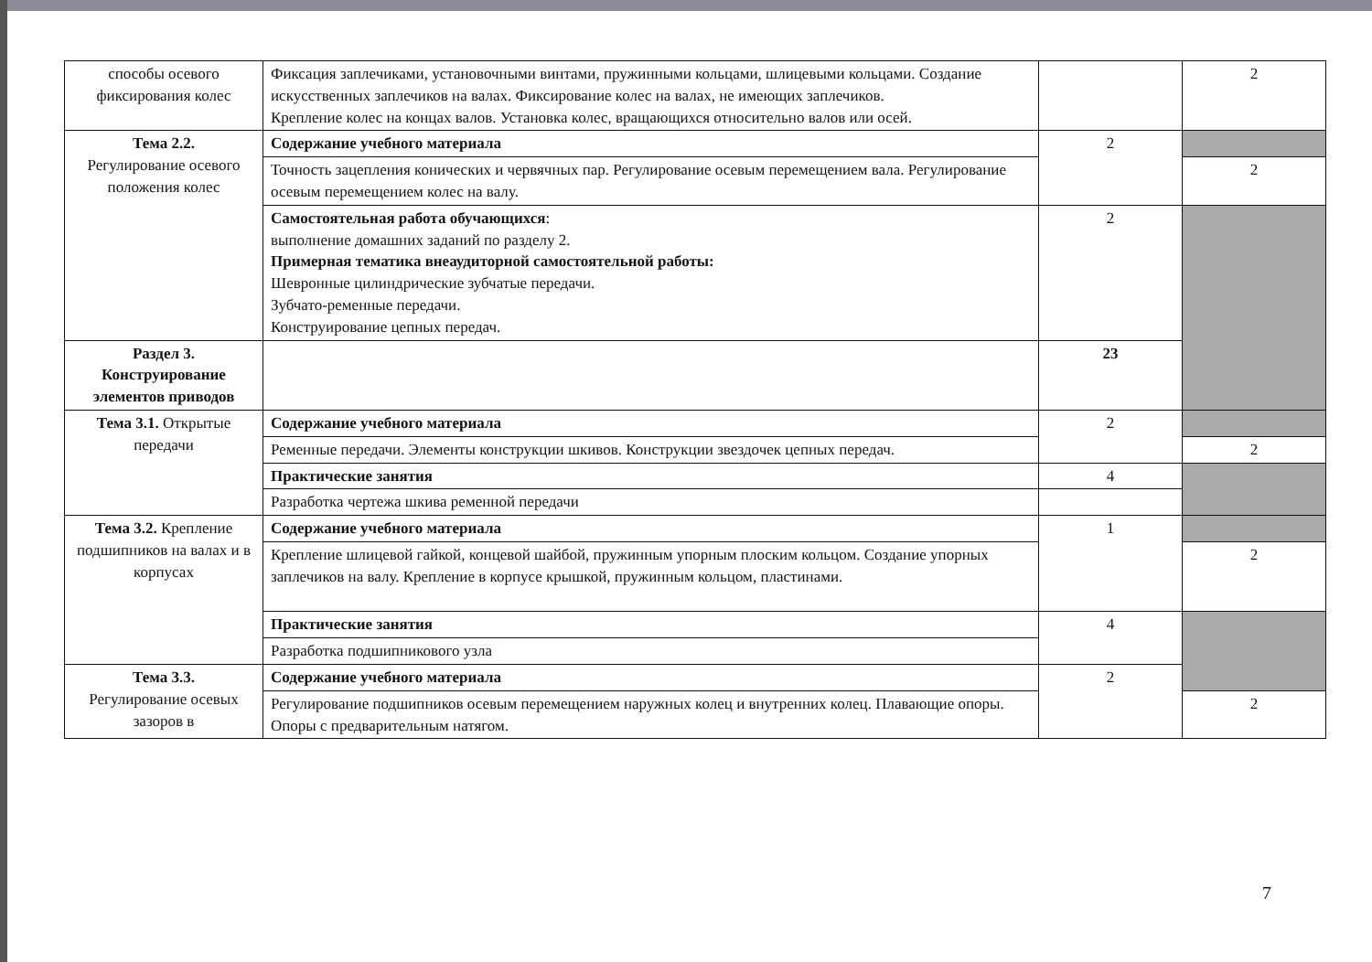| способы осевого фиксирования колес | Фиксация заплечиками, установочными винтами, пружинными кольцами, шлицевыми кольцами. Создание искусственных заплечиков на валах. Фиксирование колес на валах, не имеющих заплечиков. Крепление колес на концах валов. Установка колес, вращающихся относительно валов или осей. | | 2 |
| Тема 2.2. Регулирование осевого положения колес | Содержание учебного материала | 2 | |
| | Точность зацепления конических и червячных пар. Регулирование осевым перемещением вала. Регулирование осевым перемещением колес на валу. | | 2 |
| | Самостоятельная работа обучающихся : выполнение домашних заданий по разделу 2. Примерная тематика внеаудиторной самостоятельной работы: Шевронные цилиндрические зубчатые передачи. Зубчато-ременные передачи. Конструирование цепных передач. | 2 | |
| Раздел 3. Конструирование элементов приводов | | 23 | |
| Тема 3.1. Открытые передачи | Содержание учебного материала | 2 | |
| | Ременные передачи. Элементы конструкции шкивов. Конструкции звездочек цепных передач. | | 2 |
| | Практические занятия | 4 | |
| | Разработка чертежа шкива ременной передачи | | |
| Тема 3.2. Крепление подшипников на валах и в корпусах | Содержание учебного материала | 1 | |
| | Крепление шлицевой гайкой, концевой шайбой, пружинным упорным плоским кольцом. Создание упорных заплечиков на валу. Крепление в корпусе крышкой, пружинным кольцом, пластинами. | | 2 |
| | Практические занятия | 4 | |
| | Разработка подшипникового узла | | |
| Тема 3.3. Регулирование осевых зазоров в | Содержание учебного материала | 2 | |
| | Регулирование подшипников осевым перемещением наружных колец и внутренних колец. Плавающие опоры. Опоры с предварительным натягом. | | 2 |
7